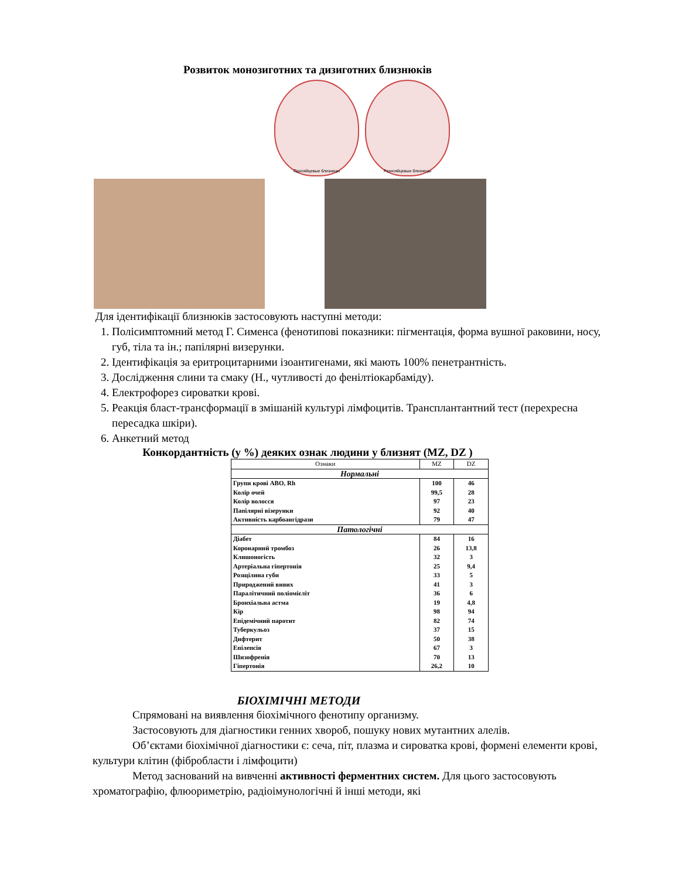Розвиток монозиготних та дизиготних близнюків
Однояйцевые близнецы Разнояйцевые близнецы
Для ідентифікації близнюків застосовують наступні методи:
1. Полісимптомний метод Г. Сименса (фенотипові показники: пігментація, форма вушної раковини, носу, губ, тіла та ін.; папілярні визерунки.
2. Ідентифікація за еритроцитарними ізоантигенами, які мають 100% пенетрантність.
3. Дослідження слини та смаку (Н., чутливості до фенілтіокарбаміду).
4. Електрофорез сироватки крові.
5. Реакція бласт-трансформації в змішаній культурі лімфоцитів. Трансплантантний тест (перехресна пересадка шкіри).
6. Анкетний метод
Конкордантність (у %) деяких ознак людини у близнят (MZ, DZ )
| Ознаки | MZ | DZ |
| Нормальні | | |
| Групи крові ABO, Rh | 100 | 46 |
| Колір очей | 99,5 | 28 |
| Колір волосся | 97 | 23 |
| Папілярні візерунки | 92 | 40 |
| Активність карбоангідрази | 79 | 47 |
| Патологічні | | |
| Діабет | 84 | 16 |
| Коронарний тромбоз | 26 | 13,8 |
| Клишоногість | 32 | 3 |
| Артеріальна гіпертонія | 25 | 9,4 |
| Розщілина губи | 33 | 5 |
| Природжений вивих | 41 | 3 |
| Паралітичний поліомієліт | 36 | 6 |
| Бронхіальна астма | 19 | 4,8 |
| Кір | 98 | 94 |
| Епідемічний паротит | 82 | 74 |
| Туберкульоз | 37 | 15 |
| Дифтерит | 50 | 38 |
| Епілепсія | 67 | 3 |
| Шизофренія | 70 | 13 |
| Гіпертонія | 26,2 | 10 |
БІОХІМІЧНІ МЕТОДИ
Спрямовані на виявлення біохімічного фенотипу организму.
Застосовують для діагностики генних хвороб, пошуку нових мутантних алелів.
Об’єктами біохімічної діагностики є: сеча, піт, плазма и сироватка крові, формені елементи крові, культури клітин (фібробласти і лімфоцити)
Метод заснований на вивченні активності ферментних систем. Для цього застосовують хроматографію, флюориметрію, радіоімунологічні й інші методи, які